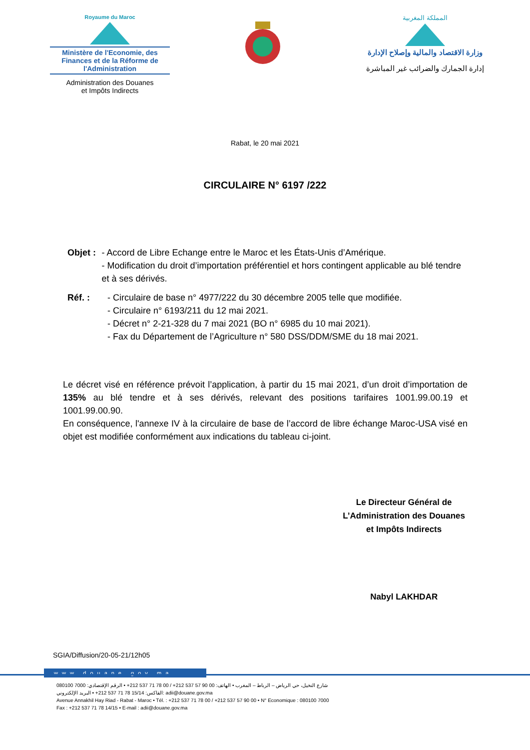Royaume du Maroc
Ministère de l'Economie, des Finances et de la Réforme de l'Administration
Administration des Douanes
et Impôts Indirects
المملكة المغربية
وزارة الاقتصاد والمالية وإصلاح الإدارة
إدارة الجمارك والضرائب غير المباشرة
Rabat, le 20 mai 2021
CIRCULAIRE N° 6197 /222
Objet : - Accord de Libre Echange entre le Maroc et les États-Unis d’Amérique.
- Modification du droit d’importation préférentiel et hors contingent applicable au blé tendre et à ses dérivés.
Réf. : - Circulaire de base n° 4977/222 du 30 décembre 2005 telle que modifiée.
- Circulaire n° 6193/211 du 12 mai 2021.
- Décret n° 2-21-328 du 7 mai 2021 (BO n° 6985 du 10 mai 2021).
- Fax du Département de l’Agriculture n° 580 DSS/DDM/SME du 18 mai 2021.
Le décret visé en référence prévoit l’application, à partir du 15 mai 2021, d’un droit d’importation de 135% au blé tendre et à ses dérivés, relevant des positions tarifaires 1001.99.00.19 et 1001.99.00.90.
En conséquence, l'annexe IV à la circulaire de base de l’accord de libre échange Maroc-USA visé en objet est modifiée conformément aux indications du tableau ci-joint.
Le Directeur Général de
L’Administration des Douanes
et Impôts Indirects
Nabyl LAKHDAR
SGIA/Diffusion/20-05-21/12h05
www.douane.gov.ma
شارع النخيل، حي الرياض – الرباط – المغرب • الهاتف: 00 90 57 537 212+ / 00 78 71 537 212+ • الرقم الإقتصادي: 7000 080100
الفاكس: 15/14 78 71 537 212+ • البريد الإلكتروني: adii@douane.gov.ma
Avenue Annakhil Hay Riad - Rabat - Maroc • Tél. : +212 537 71 78 00 / +212 537 57 90 00 • N° Economique : 080100 7000
Fax : +212 537 71 78 14/15 • E-mail : adii@douane.gov.ma